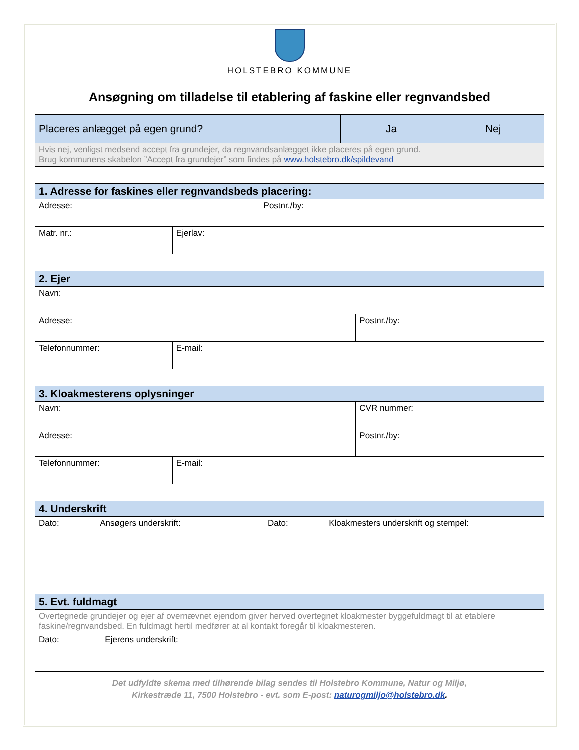HOLSTEBRO KOMMUNE
Ansøgning om tilladelse til etablering af faskine eller regnvandsbed
| Placeres anlægget på egen grund? | Ja | Nej |
| Hvis nej, venligst medsend accept fra grundejer, da regnvandsanlægget ikke placeres på egen grund. Brug kommunens skabelon ”Accept fra grundejer” som findes på www.holstebro.dk/spildevand | | |
| 1. Adresse for faskines eller regnvandsbeds placering: | | |
| --- | --- | --- |
| Adresse: | | Postnr./by: |
| Matr. nr.: | Ejerlav: | |
| 2. Ejer | | |
| --- | --- | --- |
| Navn: | | |
| Adresse: | | Postnr./by: |
| Telefonnummer: | E-mail: | |
| 3. Kloakmesterens oplysninger | | |
| --- | --- | --- |
| Navn: | | CVR nummer: |
| Adresse: | | Postnr./by: |
| Telefonnummer: | E-mail: | |
| 4. Underskrift | | | |
| --- | --- | --- | --- |
| Dato: | Ansøgers underskrift: | Dato: | Kloakmesters underskrift og stempel: |
| 5. Evt. fuldmagt | |
| --- | --- |
| Overtegnede grundejer og ejer af overnævnet ejendom giver herved overtegnet kloakmester byggefuldmagt til at etablere faskine/regnvandsbed. En fuldmagt hertil medfører at al kontakt foregår til kloakmesteren. | |
| Dato: | Ejerens underskrift: |
Det udfyldte skema med tilhørende bilag sendes til Holstebro Kommune, Natur og Miljø,
Kirkestræde 11, 7500 Holstebro - evt. som E-post: naturogmiljo@holstebro.dk.